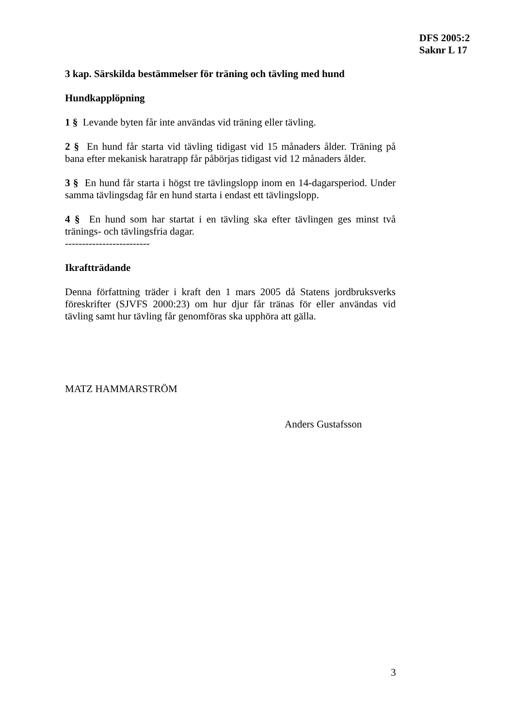DFS 2005:2
Saknr L 17
3 kap. Särskilda bestämmelser för träning och tävling med hund
Hundkapplöpning
1 § Levande byten får inte användas vid träning eller tävling.
2 § En hund får starta vid tävling tidigast vid 15 månaders ålder. Träning på bana efter mekanisk haratrapp får påbörjas tidigast vid 12 månaders ålder.
3 § En hund får starta i högst tre tävlingslopp inom en 14-dagarsperiod. Under samma tävlingsdag får en hund starta i endast ett tävlingslopp.
4 § En hund som har startat i en tävling ska efter tävlingen ges minst två tränings- och tävlingsfria dagar.
-------------------------
Ikraftträdande
Denna författning träder i kraft den 1 mars 2005 då Statens jordbruksverks föreskrifter (SJVFS 2000:23) om hur djur får tränas för eller användas vid tävling samt hur tävling får genomföras ska upphöra att gälla.
MATZ HAMMARSTRÖM
Anders Gustafsson
3